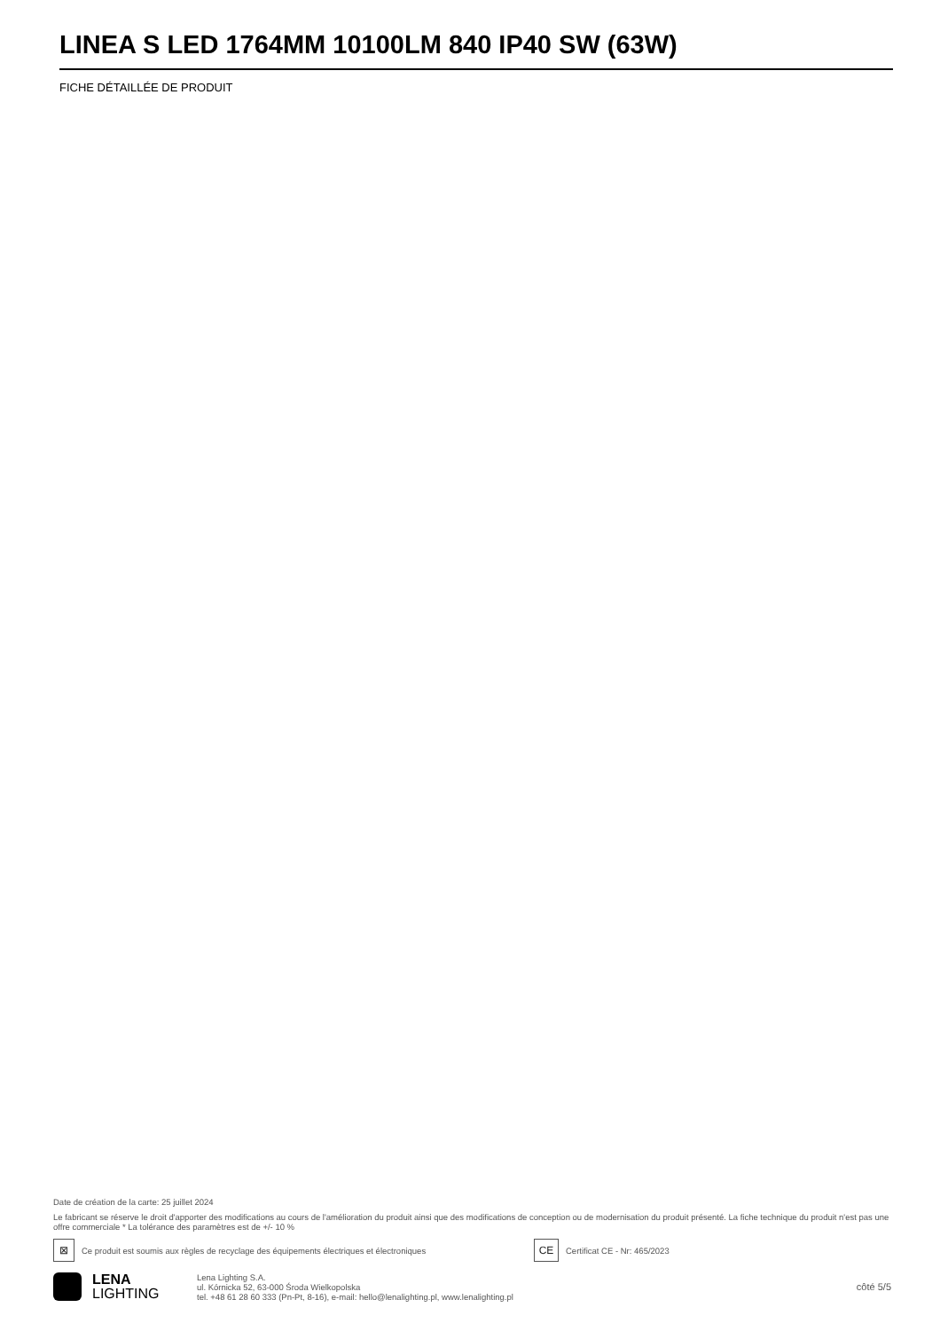LINEA S LED 1764MM 10100LM 840 IP40 SW (63W)
FICHE DÉTAILLÉE DE PRODUIT
Date de création de la carte: 25 juillet 2024
Le fabricant se réserve le droit d'apporter des modifications au cours de l'amélioration du produit ainsi que des modifications de conception ou de modernisation du produit présenté. La fiche technique du produit n'est pas une offre commerciale * La tolérance des paramètres est de +/- 10 %
⊠
Ce produit est soumis aux règles de recyclage des équipements électriques et électroniques
CE
Certificat CE - Nr: 465/2023
LENA
LIGHTING
Lena Lighting S.A.
ul. Kórnicka 52, 63-000 Środa Wielkopolska
tel. +48 61 28 60 333 (Pn-Pt, 8-16), e-mail: hello@lenalighting.pl, www.lenalighting.pl
côté 5/5